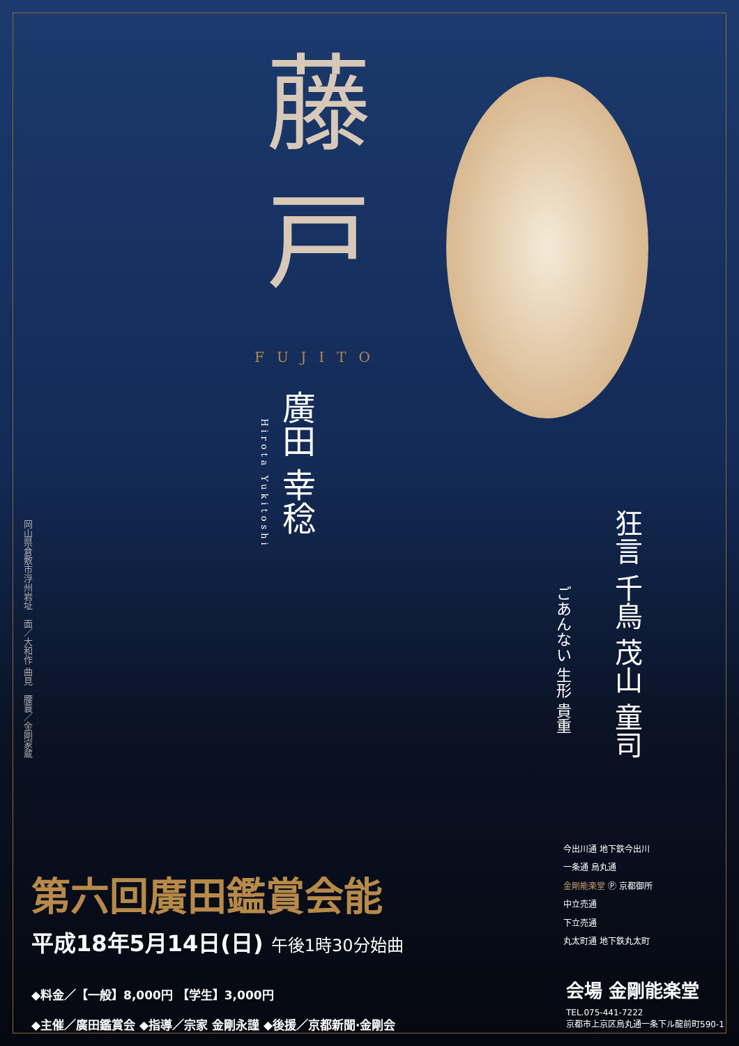藤 戸
FUJITO
廣田 幸稔
Hirota Yukitoshi
岡山県倉敷市浮州岩址　面／大和作 曲見　腰蓑／金剛家蔵
狂言 千鳥 茂山 童司
ごあんない 生形 貴重
第六回廣田鑑賞会能
平成18年5月14日(日) 午後1時30分始曲
◆料金／【一般】8,000円 【学生】3,000円
◆主催／廣田鑑賞会 ◆指導／宗家 金剛永謹 ◆後援／京都新聞·金剛会
今出川通 地下鉄今出川
一条通 烏丸通
金剛能楽堂 Ⓟ 京都御所
中立売通
下立売通
丸太町通 地下鉄丸太町
会場 金剛能楽堂
TEL.075-441-7222
京都市上京区烏丸通一条下ル龍前町590-1